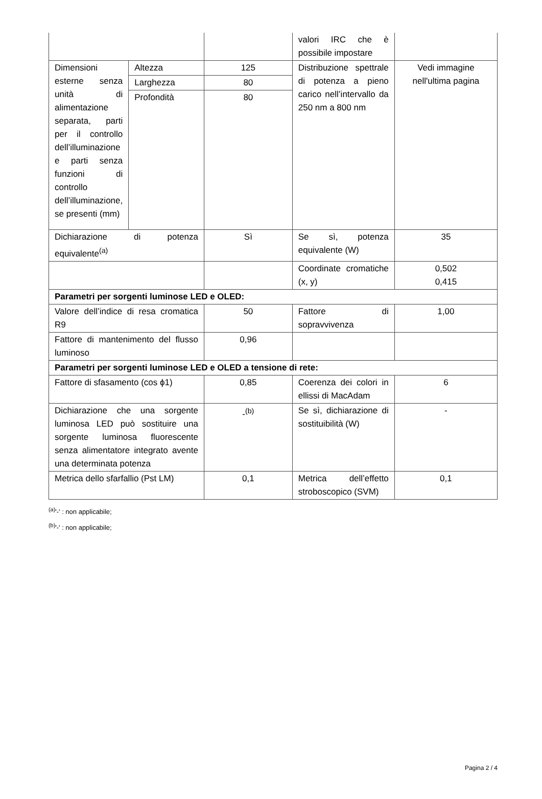| | | | valori IRC che è possibile impostare | |
| Dimensioni esterne senza unità di alimentazione separata, parti per il controllo dell’illuminazione e parti senza funzioni di controllo dell’illuminazione, se presenti (mm) | Altezza | 125 | Distribuzione spettrale di potenza a pieno carico nell’intervallo da 250 nm a 800 nm | Vedi immagine nell'ultima pagina |
| | Larghezza | 80 | | |
| | Profondità | 80 | | |
| Dichiarazione di potenza equivalente<sup>(a)</sup> | | Sì | Se sì, potenza equivalente (W) | 35 |
| | | | Coordinate cromatiche (x, y) | 0,502 0,415 |
| Parametri per sorgenti luminose LED e OLED: | | | | |
| Valore dell’indice di resa cromatica R9 | | 50 | Fattore di sopravvivenza | 1,00 |
| Fattore di mantenimento del flusso luminoso | | 0,96 | | |
| Parametri per sorgenti luminose LED e OLED a tensione di rete: | | | | |
| Fattore di sfasamento (cos ϕ1) | | 0,85 | Coerenza dei colori in ellissi di MacAdam | 6 |
| Dichiarazione che una sorgente luminosa LED può sostituire una sorgente luminosa fluorescente senza alimentatore integrato avente una determinata potenza | | -<sup>(b)</sup> | Se sì, dichiarazione di sostituibilità (W) | - |
| Metrica dello sfarfallio (Pst LM) | | 0,1 | Metrica dell’effetto stroboscopico (SVM) | 0,1 |
<sup>(a)</sup> '-' : non applicabile;
<sup>(b)</sup> '-' : non applicabile;
Pagina 2 / 4